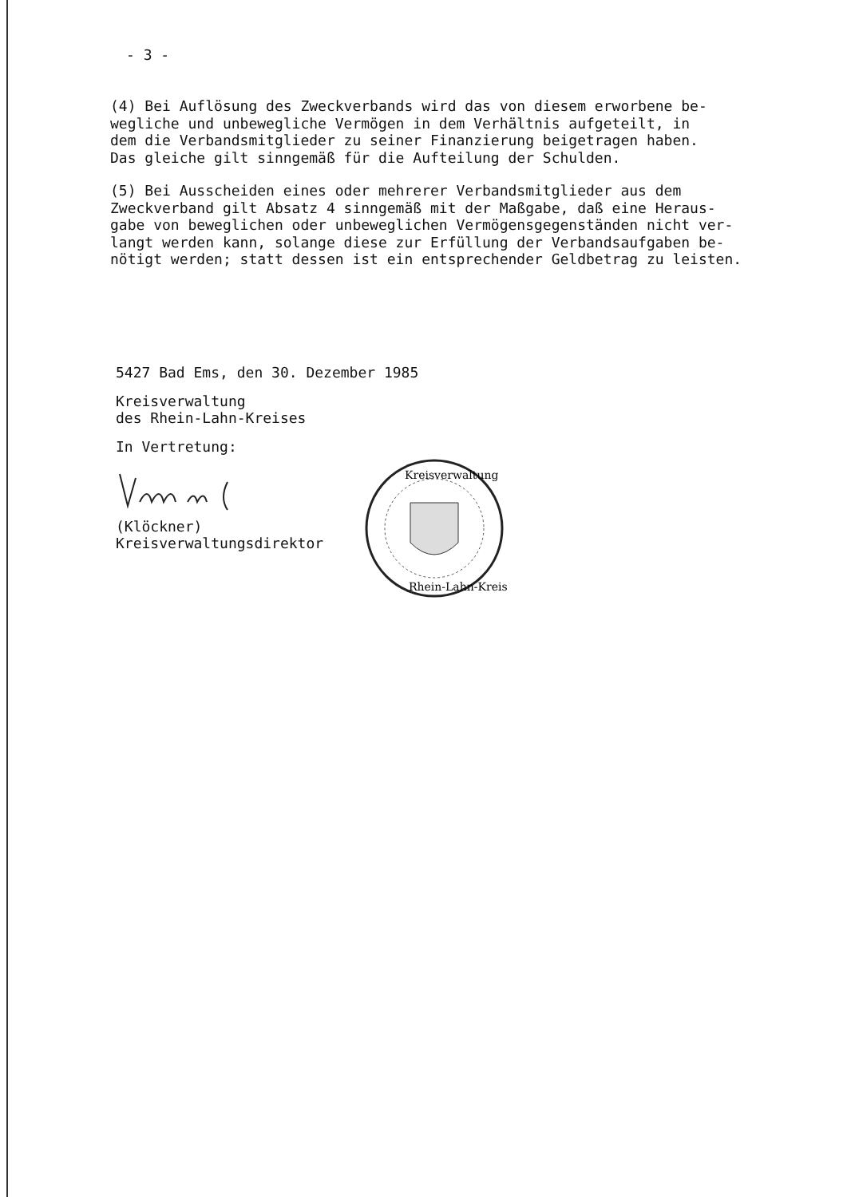- 3 -
(4) Bei Auflösung des Zweckverbands wird das von diesem erworbene be-
wegliche und unbewegliche Vermögen in dem Verhältnis aufgeteilt, in
dem die Verbandsmitglieder zu seiner Finanzierung beigetragen haben.
Das gleiche gilt sinngemäß für die Aufteilung der Schulden.
(5) Bei Ausscheiden eines oder mehrerer Verbandsmitglieder aus dem
Zweckverband gilt Absatz 4 sinngemäß mit der Maßgabe, daß eine Heraus-
gabe von beweglichen oder unbeweglichen Vermögensgegenständen nicht ver-
langt werden kann, solange diese zur Erfüllung der Verbandsaufgaben be-
nötigt werden; statt dessen ist ein entsprechender Geldbetrag zu leisten.
5427 Bad Ems, den 30. Dezember 1985
Kreisverwaltung
des Rhein-Lahn-Kreises
In Vertretung:
(Klöckner)
Kreisverwaltungsdirektor
Kreisverwaltung
Rhein-Lahn-Kreis